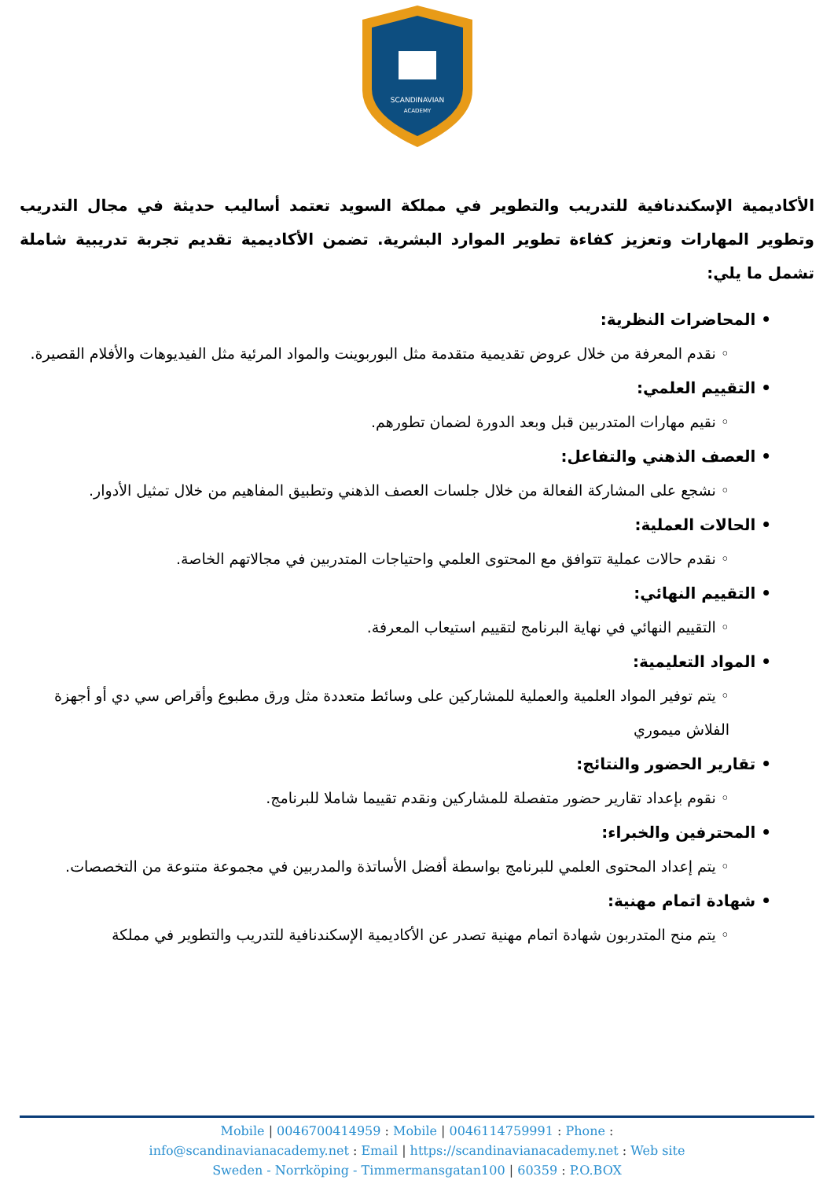SCANDINAVIAN
ACADEMY
الأكاديمية الإسكندنافية للتدريب والتطوير في مملكة السويد تعتمد أساليب حديثة في مجال التدريب وتطوير المهارات وتعزيز كفاءة تطوير الموارد البشرية. تضمن الأكاديمية تقديم تجربة تدريبية شاملة تشمل ما يلي:
• المحاضرات النظرية:
◦ نقدم المعرفة من خلال عروض تقديمية متقدمة مثل البوربوينت والمواد المرئية مثل الفيديوهات والأفلام القصيرة.
• التقييم العلمي:
◦ نقيم مهارات المتدربين قبل وبعد الدورة لضمان تطورهم.
• العصف الذهني والتفاعل:
◦ نشجع على المشاركة الفعالة من خلال جلسات العصف الذهني وتطبيق المفاهيم من خلال تمثيل الأدوار.
• الحالات العملية:
◦ نقدم حالات عملية تتوافق مع المحتوى العلمي واحتياجات المتدربين في مجالاتهم الخاصة.
• التقييم النهائي:
◦ التقييم النهائي في نهاية البرنامج لتقييم استيعاب المعرفة.
• المواد التعليمية:
◦ يتم توفير المواد العلمية والعملية للمشاركين على وسائط متعددة مثل ورق مطبوع وأقراص سي دي أو أجهزة الفلاش ميموري
• تقارير الحضور والنتائج:
◦ نقوم بإعداد تقارير حضور متفصلة للمشاركين ونقدم تقييما شاملا للبرنامج.
• المحترفين والخبراء:
◦ يتم إعداد المحتوى العلمي للبرنامج بواسطة أفضل الأساتذة والمدربين في مجموعة متنوعة من التخصصات.
• شهادة اتمام مهنية:
◦ يتم منح المتدربون شهادة اتمام مهنية تصدر عن الأكاديمية الإسكندنافية للتدريب والتطوير في مملكة
Mobile | 0046700414959 : Mobile | 0046114759991 : Phone :
info@scandinavianacademy.net : Email | https://scandinavianacademy.net : Web site
Sweden - Norrköping - Timmermansgatan100 | 60359 : P.O.BOX